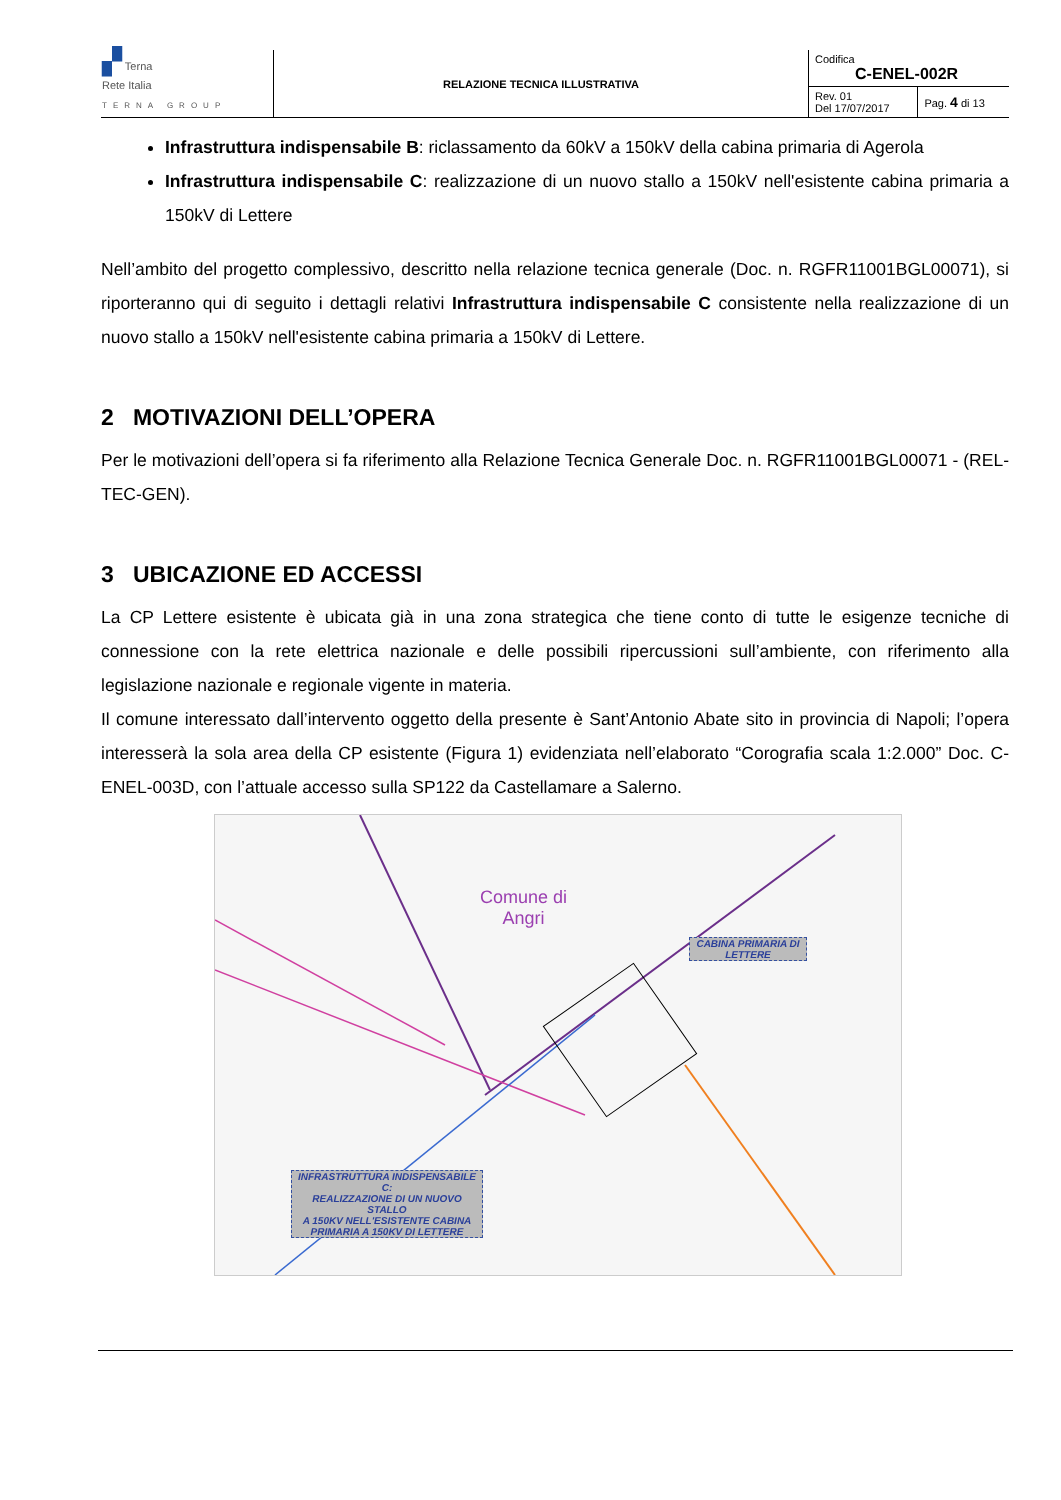| ▞ Terna Rete Italia TERNA GROUP | RELAZIONE TECNICA ILLUSTRATIVA | / Codifica C-ENEL-002R / / / Rev. 01 Del 17/07/2017 / Pag. 4 di 13 / |
Infrastruttura indispensabile B: riclassamento da 60kV a 150kV della cabina primaria di Agerola
Infrastruttura indispensabile C: realizzazione di un nuovo stallo a 150kV nell'esistente cabina primaria a 150kV di Lettere
Nell’ambito del progetto complessivo, descritto nella relazione tecnica generale (Doc. n. RGFR11001BGL00071), si riporteranno qui di seguito i dettagli relativi Infrastruttura indispensabile C consistente nella realizzazione di un nuovo stallo a 150kV nell'esistente cabina primaria a 150kV di Lettere.
2 MOTIVAZIONI DELL’OPERA
Per le motivazioni dell’opera si fa riferimento alla Relazione Tecnica Generale Doc. n. RGFR11001BGL00071 - (REL-TEC-GEN).
3 UBICAZIONE ED ACCESSI
La CP Lettere esistente è ubicata già in una zona strategica che tiene conto di tutte le esigenze tecniche di connessione con la rete elettrica nazionale e delle possibili ripercussioni sull’ambiente, con riferimento alla legislazione nazionale e regionale vigente in materia.
Il comune interessato dall’intervento oggetto della presente è Sant’Antonio Abate sito in provincia di Napoli; l’opera interesserà la sola area della CP esistente (Figura 1) evidenziata nell’elaborato “Corografia scala 1:2.000” Doc. C-ENEL-003D, con l’attuale accesso sulla SP122 da Castellamare a Salerno.
Comune di
Angri
CABINA PRIMARIA DI
LETTERE
INFRASTRUTTURA INDISPENSABILE C:
REALIZZAZIONE DI UN NUOVO STALLO
A 150KV NELL'ESISTENTE CABINA
PRIMARIA A 150KV DI LETTERE